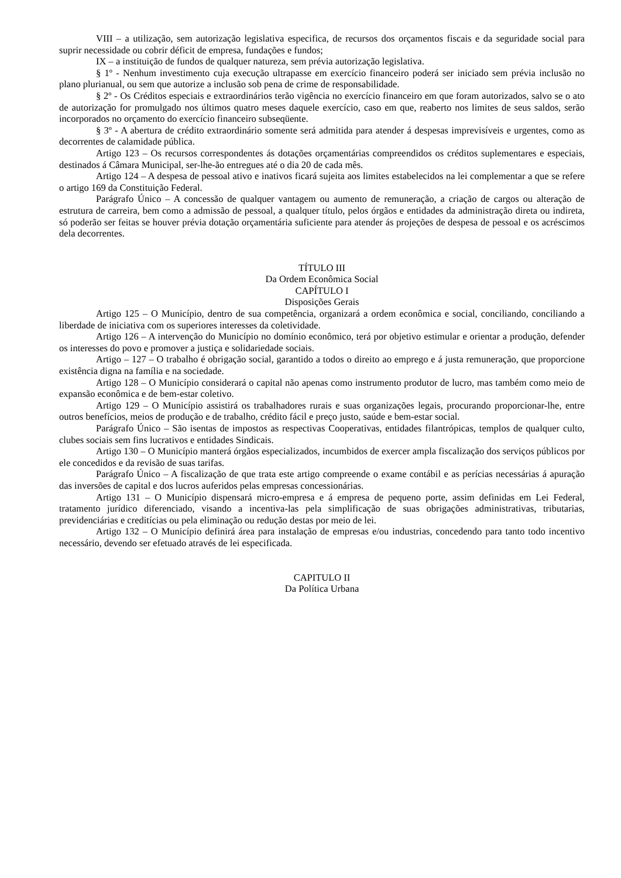VIII – a utilização, sem autorização legislativa especifica, de recursos dos orçamentos fiscais e da seguridade social para suprir necessidade ou cobrir déficit de empresa, fundações e fundos;
IX – a instituição de fundos de qualquer natureza, sem prévia autorização legislativa.
§ 1º - Nenhum investimento cuja execução ultrapasse em exercício financeiro poderá ser iniciado sem prévia inclusão no plano plurianual, ou sem que autorize a inclusão sob pena de crime de responsabilidade.
§ 2º - Os Créditos especiais e extraordinários terão vigência no exercício financeiro em que foram autorizados, salvo se o ato de autorização for promulgado nos últimos quatro meses daquele exercício, caso em que, reaberto nos limites de seus saldos, serão incorporados no orçamento do exercício financeiro subseqüente.
§ 3º - A abertura de crédito extraordinário somente será admitida para atender á despesas imprevisíveis e urgentes, como as decorrentes de calamidade pública.
Artigo 123 – Os recursos correspondentes ás dotações orçamentárias compreendidos os créditos suplementares e especiais, destinados á Câmara Municipal, ser-lhe-ão entregues até o dia 20 de cada mês.
Artigo 124 – A despesa de pessoal ativo e inativos ficará sujeita aos limites estabelecidos na lei complementar a que se refere o artigo 169 da Constituição Federal.
Parágrafo Único – A concessão de qualquer vantagem ou aumento de remuneração, a criação de cargos ou alteração de estrutura de carreira, bem como a admissão de pessoal, a qualquer título, pelos órgãos e entidades da administração direta ou indireta, só poderão ser feitas se houver prévia dotação orçamentária suficiente para atender ás projeções de despesa de pessoal e os acréscimos dela decorrentes.
TÍTULO III
Da Ordem Econômica Social
CAPÍTULO I
Disposições Gerais
Artigo 125 – O Município, dentro de sua competência, organizará a ordem econômica e social, conciliando, conciliando a liberdade de iniciativa com os superiores interesses da coletividade.
Artigo 126 – A intervenção do Município no domínio econômico, terá por objetivo estimular e orientar a produção, defender os interesses do povo e promover a justiça e solidariedade sociais.
Artigo – 127 – O trabalho é obrigação social, garantido a todos o direito ao emprego e á justa remuneração, que proporcione existência digna na família e na sociedade.
Artigo 128 – O Município considerará o capital não apenas como instrumento produtor de lucro, mas também como meio de expansão econômica e de bem-estar coletivo.
Artigo 129 – O Município assistirá os trabalhadores rurais e suas organizações legais, procurando proporcionar-lhe, entre outros benefícios, meios de produção e de trabalho, crédito fácil e preço justo, saúde e bem-estar social.
Parágrafo Único – São isentas de impostos as respectivas Cooperativas, entidades filantrópicas, templos de qualquer culto, clubes sociais sem fins lucrativos e entidades Sindicais.
Artigo 130 – O Município manterá órgãos especializados, incumbidos de exercer ampla fiscalização dos serviços públicos por ele concedidos e da revisão de suas tarifas.
Parágrafo Único – A fiscalização de que trata este artigo compreende o exame contábil e as perícias necessárias á apuração das inversões de capital e dos lucros auferidos pelas empresas concessionárias.
Artigo 131 – O Município dispensará micro-empresa e á empresa de pequeno porte, assim definidas em Lei Federal, tratamento jurídico diferenciado, visando a incentiva-las pela simplificação de suas obrigações administrativas, tributarias, previdenciárias e creditícias ou pela eliminação ou redução destas por meio de lei.
Artigo 132 – O Município definirá área para instalação de empresas e/ou industrias, concedendo para tanto todo incentivo necessário, devendo ser efetuado através de lei especificada.
CAPITULO II
Da Política Urbana